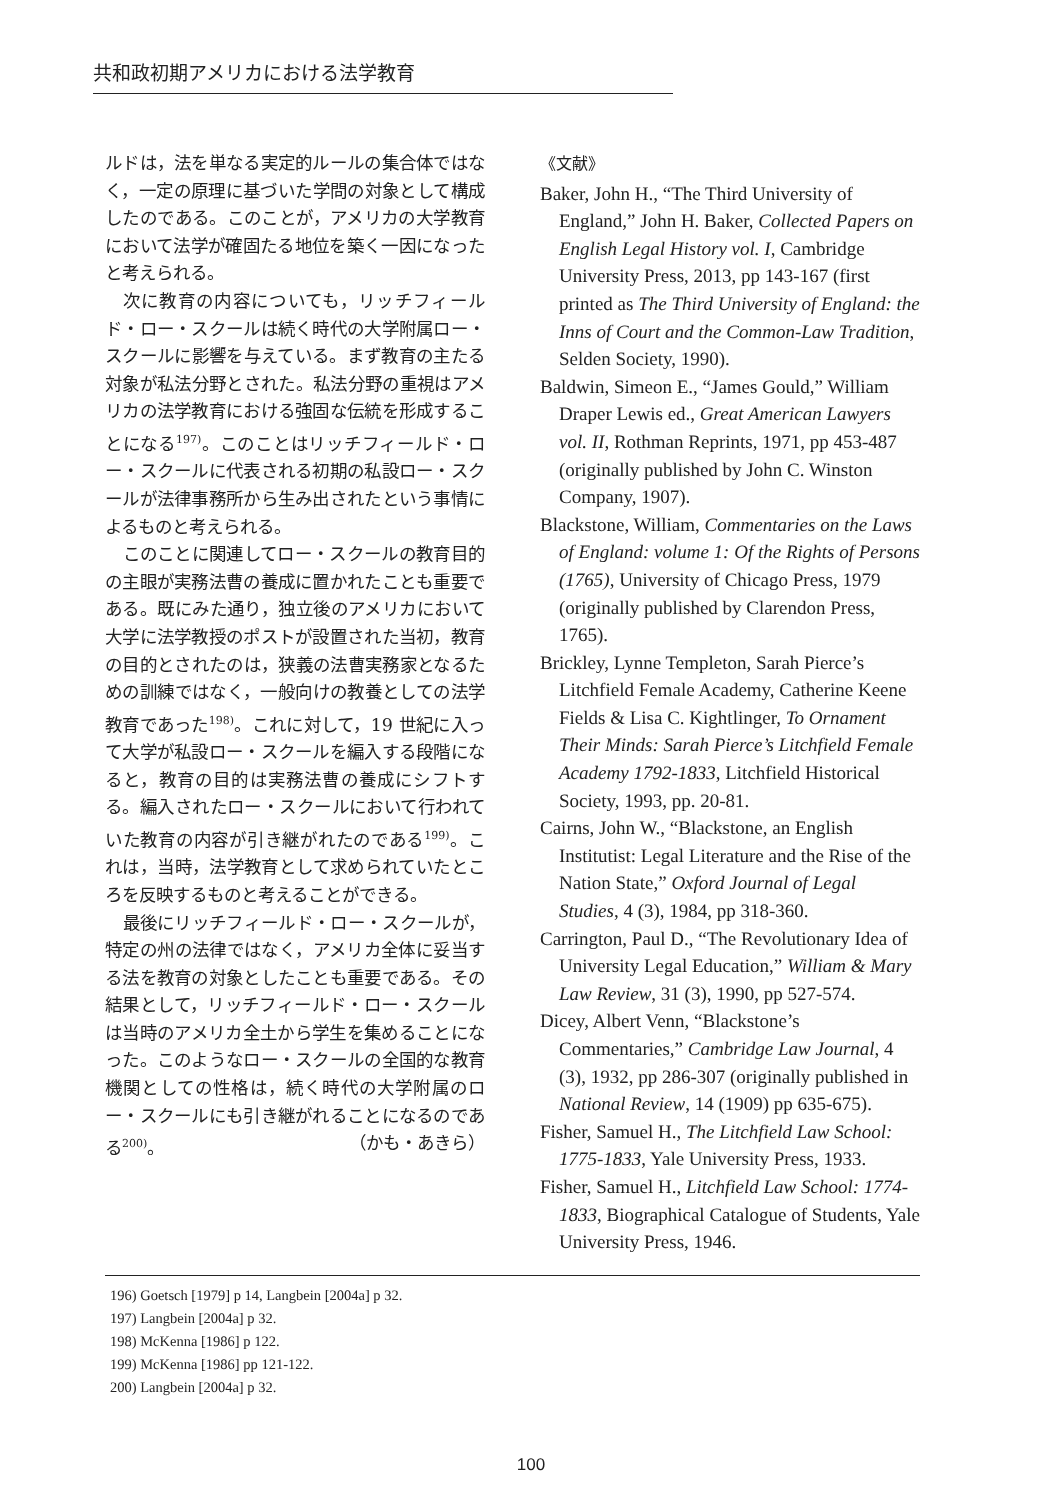共和政初期アメリカにおける法学教育
ルドは，法を単なる実定的ルールの集合体ではなく，一定の原理に基づいた学問の対象として構成したのである。このことが，アメリカの大学教育において法学が確固たる地位を築く一因になったと考えられる。
次に教育の内容についても，リッチフィールド・ロー・スクールは続く時代の大学附属ロー・スクールに影響を与えている。まず教育の主たる対象が私法分野とされた。私法分野の重視はアメリカの法学教育における強固な伝統を形成することになる<sup>197)</sup>。このことはリッチフィールド・ロー・スクールに代表される初期の私設ロー・スクールが法律事務所から生み出されたという事情によるものと考えられる。
このことに関連してロー・スクールの教育目的の主眼が実務法曹の養成に置かれたことも重要である。既にみた通り，独立後のアメリカにおいて大学に法学教授のポストが設置された当初，教育の目的とされたのは，狭義の法曹実務家となるための訓練ではなく，一般向けの教養としての法学教育であった<sup>198)</sup>。これに対して，19 世紀に入って大学が私設ロー・スクールを編入する段階になると，教育の目的は実務法曹の養成にシフトする。編入されたロー・スクールにおいて行われていた教育の内容が引き継がれたのである<sup>199)</sup>。これは，当時，法学教育として求められていたところを反映するものと考えることができる。
最後にリッチフィールド・ロー・スクールが，特定の州の法律ではなく，アメリカ全体に妥当する法を教育の対象としたことも重要である。その結果として，リッチフィールド・ロー・スクールは当時のアメリカ全土から学生を集めることになった。このようなロー・スクールの全国的な教育機関としての性格は，続く時代の大学附属のロー・スクールにも引き継がれることになるのである<sup>200)</sup>。 （かも・あきら）
《文献》
Baker, John H., “The Third University of England,” John H. Baker, Collected Papers on English Legal History vol. I, Cambridge University Press, 2013, pp 143-167 (first printed as The Third University of England: the Inns of Court and the Common-Law Tradition, Selden Society, 1990).
Baldwin, Simeon E., “James Gould,” William Draper Lewis ed., Great American Lawyers vol. II, Rothman Reprints, 1971, pp 453-487 (originally published by John C. Winston Company, 1907).
Blackstone, William, Commentaries on the Laws of England: volume 1: Of the Rights of Persons (1765), University of Chicago Press, 1979 (originally published by Clarendon Press, 1765).
Brickley, Lynne Templeton, Sarah Pierce’s Litchfield Female Academy, Catherine Keene Fields & Lisa C. Kightlinger, To Ornament Their Minds: Sarah Pierce’s Litchfield Female Academy 1792-1833, Litchfield Historical Society, 1993, pp. 20-81.
Cairns, John W., “Blackstone, an English Institutist: Legal Literature and the Rise of the Nation State,” Oxford Journal of Legal Studies, 4 (3), 1984, pp 318-360.
Carrington, Paul D., “The Revolutionary Idea of University Legal Education,” William & Mary Law Review, 31 (3), 1990, pp 527-574.
Dicey, Albert Venn, “Blackstone’s Commentaries,” Cambridge Law Journal, 4 (3), 1932, pp 286-307 (originally published in National Review, 14 (1909) pp 635-675).
Fisher, Samuel H., The Litchfield Law School: 1775-1833, Yale University Press, 1933.
Fisher, Samuel H., Litchfield Law School: 1774-1833, Biographical Catalogue of Students, Yale University Press, 1946.
196) Goetsch [1979] p 14, Langbein [2004a] p 32.
197) Langbein [2004a] p 32.
198) McKenna [1986] p 122.
199) McKenna [1986] pp 121-122.
200) Langbein [2004a] p 32.
100